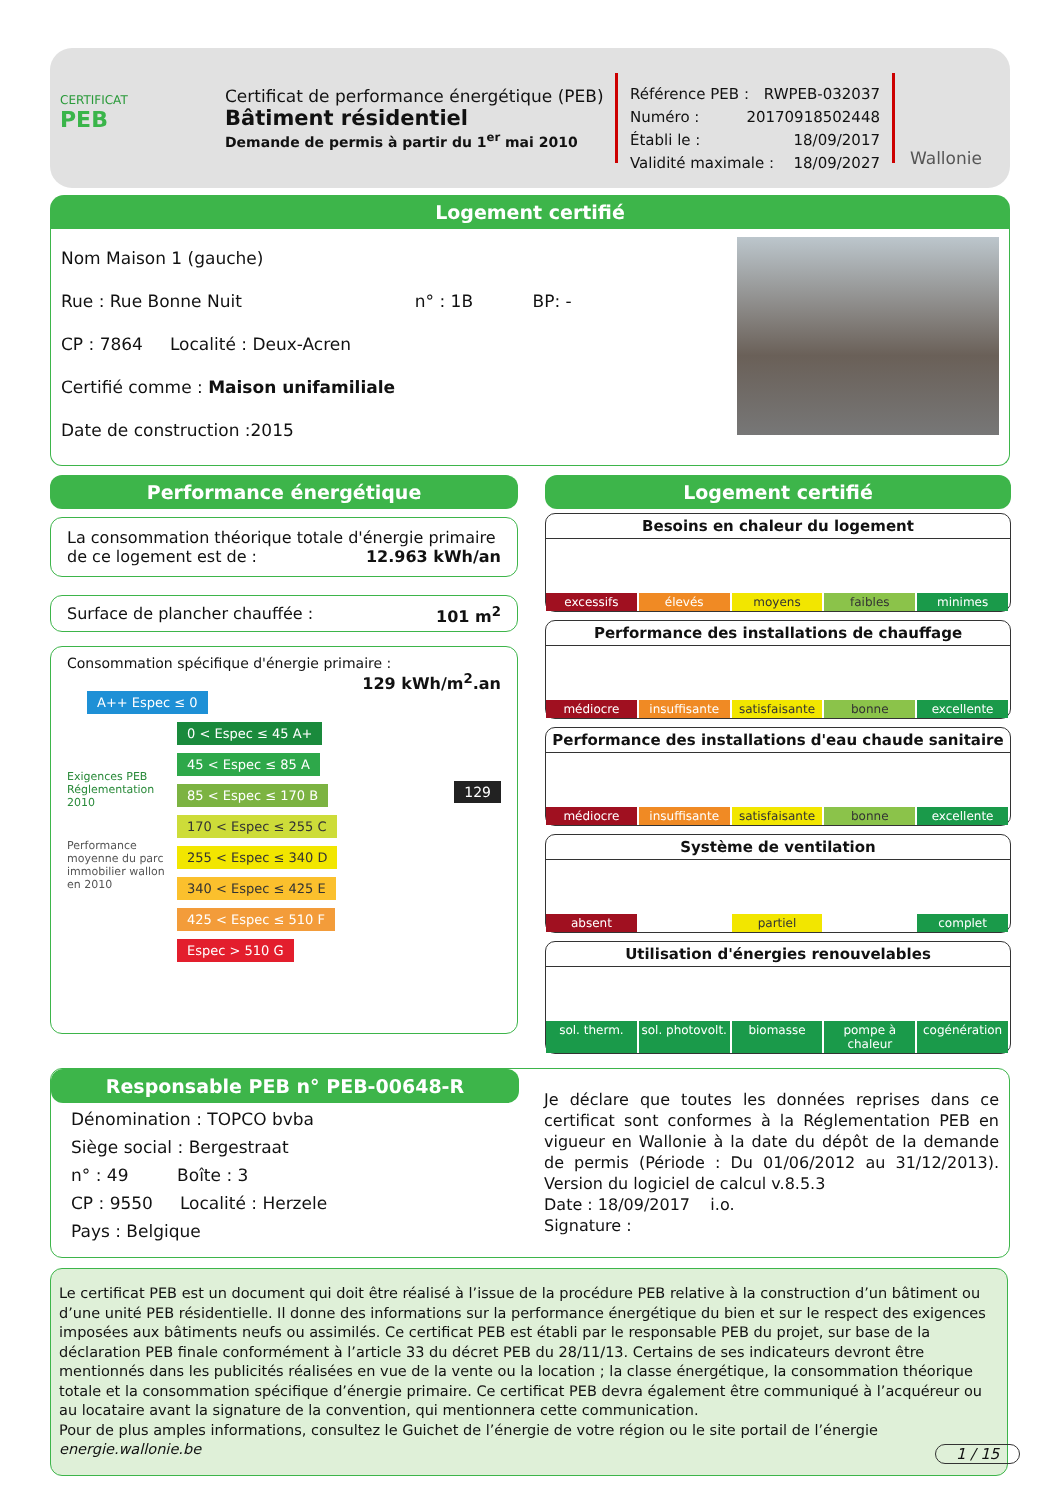CERTIFICAT
PEB
Certificat de performance énergétique (PEB)
Bâtiment résidentiel
Demande de permis à partir du 1<sup>er</sup> mai 2010
Référence PEB : RWPEB-032037
Numéro : 20170918502448
Établi le : 18/09/2017
Validité maximale : 18/09/2027
Wallonie
Logement certifié
Nom Maison 1 (gauche)
Rue : Rue Bonne Nuit n° : 1B BP: -
CP : 7864 Localité : Deux-Acren
Certifié comme : Maison unifamiliale
Date de construction :2015
Performance énergétique
La consommation théorique totale d'énergie primaire de ce logement est de : 12.963 kWh/an
Surface de plancher chauffée : 101 m<sup>2</sup>
Consommation spécifique d'énergie primaire : 129 kWh/m<sup>2</sup>.an
A++ Espec ≤ 0
0 < Espec ≤ 45 A+
45 < Espec ≤ 85 A
85 < Espec ≤ 170 B
129
170 < Espec ≤ 255 C
255 < Espec ≤ 340 D
340 < Espec ≤ 425 E
425 < Espec ≤ 510 F
Espec > 510 G
Exigences PEB Réglementation 2010
Performance moyenne du parc immobilier wallon en 2010
Logement certifié
Besoins en chaleur du logement
excessifs élevés moyens faibles minimes
Performance des installations de chauffage
médiocre insuffisante satisfaisante bonne excellente
Performance des installations d'eau chaude sanitaire
médiocre insuffisante satisfaisante bonne excellente
Système de ventilation
absent partiel complet
Utilisation d'énergies renouvelables
sol. therm. sol. photovolt. biomasse pompe à chaleur cogénération
Responsable PEB n° PEB-00648-R
Dénomination : TOPCO bvba
Siège social : Bergestraat
n° : 49 Boîte : 3
CP : 9550 Localité : Herzele
Pays : Belgique
Je déclare que toutes les données reprises dans ce certificat sont conformes à la Réglementation PEB en vigueur en Wallonie à la date du dépôt de la demande de permis (Période : Du 01/06/2012 au 31/12/2013). Version du logiciel de calcul v.8.5.3
Date : 18/09/2017 i.o.
Signature :
Le certificat PEB est un document qui doit être réalisé à l’issue de la procédure PEB relative à la construction d’un bâtiment ou d’une unité PEB résidentielle. Il donne des informations sur la performance énergétique du bien et sur le respect des exigences imposées aux bâtiments neufs ou assimilés. Ce certificat PEB est établi par le responsable PEB du projet, sur base de la déclaration PEB finale conformément à l’article 33 du décret PEB du 28/11/13. Certains de ses indicateurs devront être mentionnés dans les publicités réalisées en vue de la vente ou la location ; la classe énergétique, la consommation théorique totale et la consommation spécifique d’énergie primaire. Ce certificat PEB devra également être communiqué à l’acquéreur ou au locataire avant la signature de la convention, qui mentionnera cette communication.
Pour de plus amples informations, consultez le Guichet de l’énergie de votre région ou le site portail de l’énergie energie.wallonie.be
1 / 15